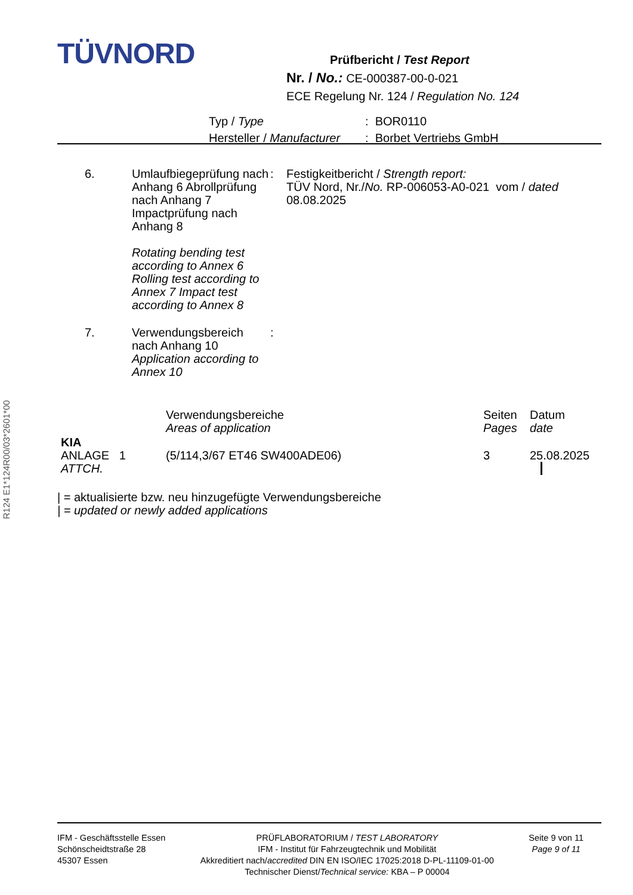R124 E1*124R00/03*2601*00
TÜVNORD
Prüfbericht / Test Report
Nr. / No.: CE-000387-00-0-021
ECE Regelung Nr. 124 / Regulation No. 124
| Typ / Type | : BOR0110 |
| Hersteller / Manufacturer | : Borbet Vertriebs GmbH |
| 6. | Umlaufbiegeprüfung nach Anhang 6 Abrollprüfung nach Anhang 7 Impactprüfung nach Anhang 8 Rotating bending test according to Annex 6 Rolling test according to Annex 7 Impact test according to Annex 8 | : | Festigkeitbericht / Strength report: TÜV Nord, Nr./ No. RP-006053-A0-021 vom / dated 08.08.2025 |
| 7. | Verwendungsbereich nach Anhang 10 Application according to Annex 10 | : | |
| | Verwendungsbereiche Areas of application | Seiten Pages | Datum date |
| KIA ANLAGE 1 ATTCH. | (5/114,3/67 ET46 SW400ADE06) | 3 | 25.08.2025 |
| = aktualisierte bzw. neu hinzugefügte Verwendungsbereiche
| = updated or newly added applications
IFM - Geschäftsstelle Essen
Schönscheidtstraße 28
45307 Essen
PRÜFLABORATORIUM / TEST LABORATORY
IFM - Institut für Fahrzeugtechnik und Mobilität
Akkreditiert nach/accredited DIN EN ISO/IEC 17025:2018 D-PL-11109-01-00
Technischer Dienst/Technical service: KBA – P 00004
Seite 9 von 11
Page 9 of 11